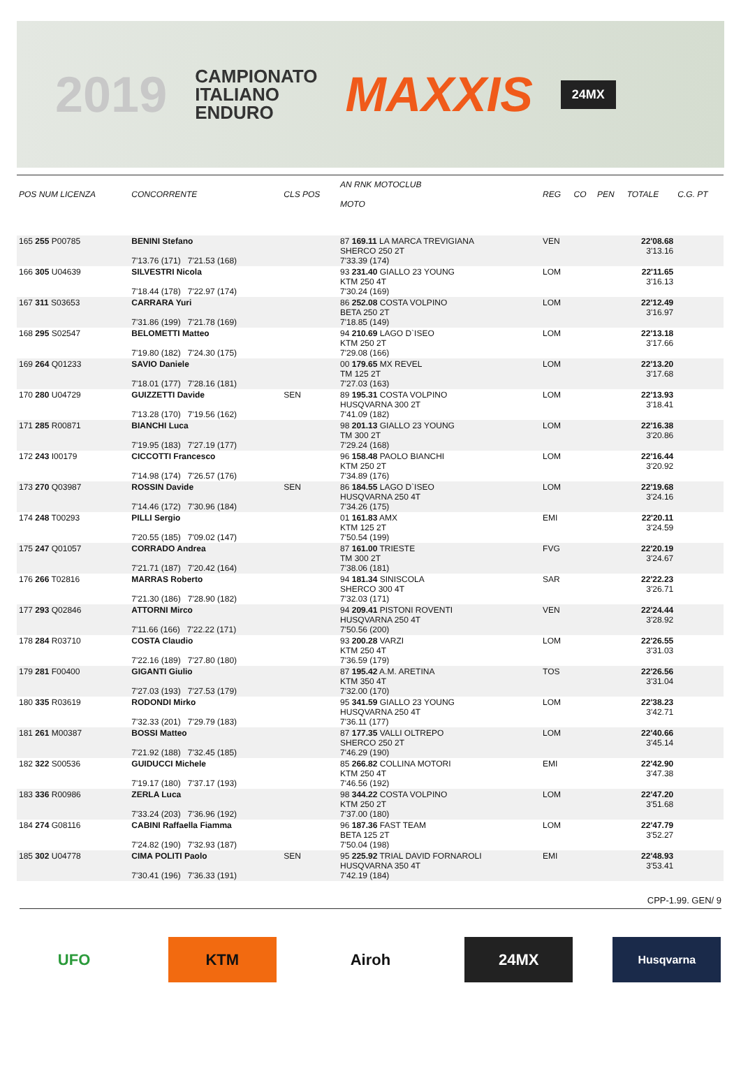2019
CAMPIONATO
ITALIANO
ENDURO
MAXXIS
24MX
| POS NUM LICENZA | CONCORRENTE | CLS POS | AN RNK MOTOCLUB MOTO | REG | CO | PEN | TOTALE | C.G. PT |
| --- | --- | --- | --- | --- | --- | --- | --- | --- |
| 165 255 P00785 | BENINI Stefano 7'13.76 (171) 7'21.53 (168) | | 87 169.11 LA MARCA TREVIGIANA SHERCO 250 2T 7'33.39 (174) | VEN | | | 22'08.68 3'13.16 | |
| 166 305 U04639 | SILVESTRI Nicola 7'18.44 (178) 7'22.97 (174) | | 93 231.40 GIALLO 23 YOUNG KTM 250 4T 7'30.24 (169) | LOM | | | 22'11.65 3'16.13 | |
| 167 311 S03653 | CARRARA Yuri 7'31.86 (199) 7'21.78 (169) | | 86 252.08 COSTA VOLPINO BETA 250 2T 7'18.85 (149) | LOM | | | 22'12.49 3'16.97 | |
| 168 295 S02547 | BELOMETTI Matteo 7'19.80 (182) 7'24.30 (175) | | 94 210.69 LAGO D`ISEO KTM 250 2T 7'29.08 (166) | LOM | | | 22'13.18 3'17.66 | |
| 169 264 Q01233 | SAVIO Daniele 7'18.01 (177) 7'28.16 (181) | | 00 179.65 MX REVEL TM 125 2T 7'27.03 (163) | LOM | | | 22'13.20 3'17.68 | |
| 170 280 U04729 | GUIZZETTI Davide 7'13.28 (170) 7'19.56 (162) | SEN | 89 195.31 COSTA VOLPINO HUSQVARNA 300 2T 7'41.09 (182) | LOM | | | 22'13.93 3'18.41 | |
| 171 285 R00871 | BIANCHI Luca 7'19.95 (183) 7'27.19 (177) | | 98 201.13 GIALLO 23 YOUNG TM 300 2T 7'29.24 (168) | LOM | | | 22'16.38 3'20.86 | |
| 172 243 I00179 | CICCOTTI Francesco 7'14.98 (174) 7'26.57 (176) | | 96 158.48 PAOLO BIANCHI KTM 250 2T 7'34.89 (176) | LOM | | | 22'16.44 3'20.92 | |
| 173 270 Q03987 | ROSSIN Davide 7'14.46 (172) 7'30.96 (184) | SEN | 86 184.55 LAGO D`ISEO HUSQVARNA 250 4T 7'34.26 (175) | LOM | | | 22'19.68 3'24.16 | |
| 174 248 T00293 | PILLI Sergio 7'20.55 (185) 7'09.02 (147) | | 01 161.83 AMX KTM 125 2T 7'50.54 (199) | EMI | | | 22'20.11 3'24.59 | |
| 175 247 Q01057 | CORRADO Andrea 7'21.71 (187) 7'20.42 (164) | | 87 161.00 TRIESTE TM 300 2T 7'38.06 (181) | FVG | | | 22'20.19 3'24.67 | |
| 176 266 T02816 | MARRAS Roberto 7'21.30 (186) 7'28.90 (182) | | 94 181.34 SINISCOLA SHERCO 300 4T 7'32.03 (171) | SAR | | | 22'22.23 3'26.71 | |
| 177 293 Q02846 | ATTORNI Mirco 7'11.66 (166) 7'22.22 (171) | | 94 209.41 PISTONI ROVENTI HUSQVARNA 250 4T 7'50.56 (200) | VEN | | | 22'24.44 3'28.92 | |
| 178 284 R03710 | COSTA Claudio 7'22.16 (189) 7'27.80 (180) | | 93 200.28 VARZI KTM 250 4T 7'36.59 (179) | LOM | | | 22'26.55 3'31.03 | |
| 179 281 F00400 | GIGANTI Giulio 7'27.03 (193) 7'27.53 (179) | | 87 195.42 A.M. ARETINA KTM 350 4T 7'32.00 (170) | TOS | | | 22'26.56 3'31.04 | |
| 180 335 R03619 | RODONDI Mirko 7'32.33 (201) 7'29.79 (183) | | 95 341.59 GIALLO 23 YOUNG HUSQVARNA 250 4T 7'36.11 (177) | LOM | | | 22'38.23 3'42.71 | |
| 181 261 M00387 | BOSSI Matteo 7'21.92 (188) 7'32.45 (185) | | 87 177.35 VALLI OLTREPO SHERCO 250 2T 7'46.29 (190) | LOM | | | 22'40.66 3'45.14 | |
| 182 322 S00536 | GUIDUCCI Michele 7'19.17 (180) 7'37.17 (193) | | 85 266.82 COLLINA MOTORI KTM 250 4T 7'46.56 (192) | EMI | | | 22'42.90 3'47.38 | |
| 183 336 R00986 | ZERLA Luca 7'33.24 (203) 7'36.96 (192) | | 98 344.22 COSTA VOLPINO KTM 250 2T 7'37.00 (180) | LOM | | | 22'47.20 3'51.68 | |
| 184 274 G08116 | CABINI Raffaella Fiamma 7'24.82 (190) 7'32.93 (187) | | 96 187.36 FAST TEAM BETA 125 2T 7'50.04 (198) | LOM | | | 22'47.79 3'52.27 | |
| 185 302 U04778 | CIMA POLITI Paolo 7'30.41 (196) 7'36.33 (191) | SEN | 95 225.92 TRIAL DAVID FORNAROLI HUSQVARNA 350 4T 7'42.19 (184) | EMI | | | 22'48.93 3'53.41 | |
CPP-1.99. GEN/ 9
UFO KTM Airoh 24MX
Husqvarna